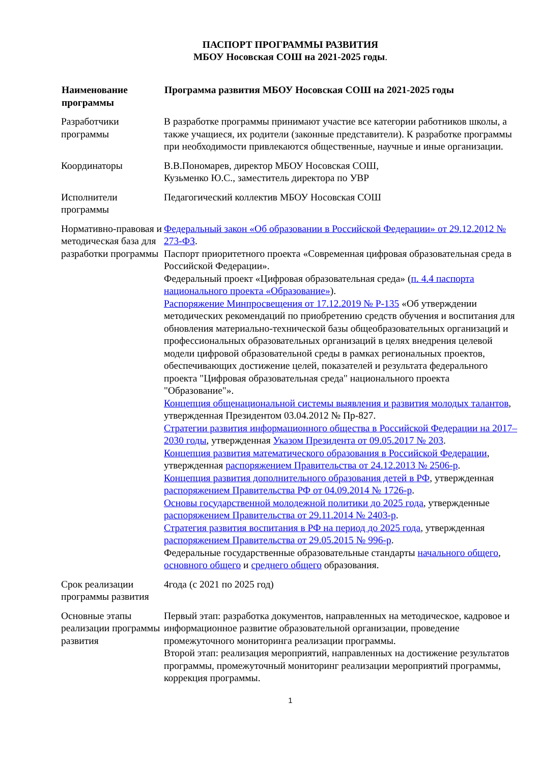ПАСПОРТ ПРОГРАММЫ РАЗВИТИЯ
МБОУ Носовская СОШ на 2021-2025 годы.
| Наименование программы | Программа развития МБОУ Носовская СОШ на 2021-2025 годы |
| --- | --- |
| Разработчики программы | В разработке программы принимают участие все категории работников школы, а также учащиеся, их родители (законные представители). К разработке программы при необходимости привлекаются общественные, научные и иные организации. |
| Координаторы | В.В.Пономарев, директор МБОУ Носовская СОШ, Кузьменко Ю.С., заместитель директора по УВР |
| Исполнители программы | Педагогический коллектив МБОУ Носовская СОШ |
| Нормативно-правовая и методическая база для разработки программы | Федеральный закон «Об образовании в Российской Федерации» от 29.12.2012 № 273-ФЗ . Паспорт приоритетного проекта «Современная цифровая образовательная среда в Российской Федерации». Федеральный проект «Цифровая образовательная среда» ( п. 4.4 паспорта национального проекта «Образование» ). Распоряжение Минпросвещения от 17.12.2019 № Р-135 «Об утверждении методических рекомендаций по приобретению средств обучения и воспитания для обновления материально-технической базы общеобразовательных организаций и профессиональных образовательных организаций в целях внедрения целевой модели цифровой образовательной среды в рамках региональных проектов, обеспечивающих достижение целей, показателей и результата федерального проекта "Цифровая образовательная среда" национального проекта "Образование"». Концепция общенациональной системы выявления и развития молодых талантов , утвержденная Президентом 03.04.2012 № Пр-827. Стратегии развития информационного общества в Российской Федерации на 2017–2030 годы , утвержденная Указом Президента от 09.05.2017 № 203 . Концепция развития математического образования в Российской Федерации , утвержденная распоряжением Правительства от 24.12.2013 № 2506-р . Концепция развития дополнительного образования детей в РФ , утвержденная распоряжением Правительства РФ от 04.09.2014 № 1726-р . Основы государственной молодежной политики до 2025 года , утвержденные распоряжением Правительства от 29.11.2014 № 2403-р . Стратегия развития воспитания в РФ на период до 2025 года , утвержденная распоряжением Правительства от 29.05.2015 № 996-р . Федеральные государственные образовательные стандарты начального общего , основного общего и среднего общего образования. |
| Срок реализации программы развития | 4года (с 2021 по 2025 год) |
| Основные этапы реализации программы развития | Первый этап: разработка документов, направленных на методическое, кадровое и информационное развитие образовательной организации, проведение промежуточного мониторинга реализации программы. Второй этап: реализация мероприятий, направленных на достижение результатов программы, промежуточный мониторинг реализации мероприятий программы, коррекция программы. |
1